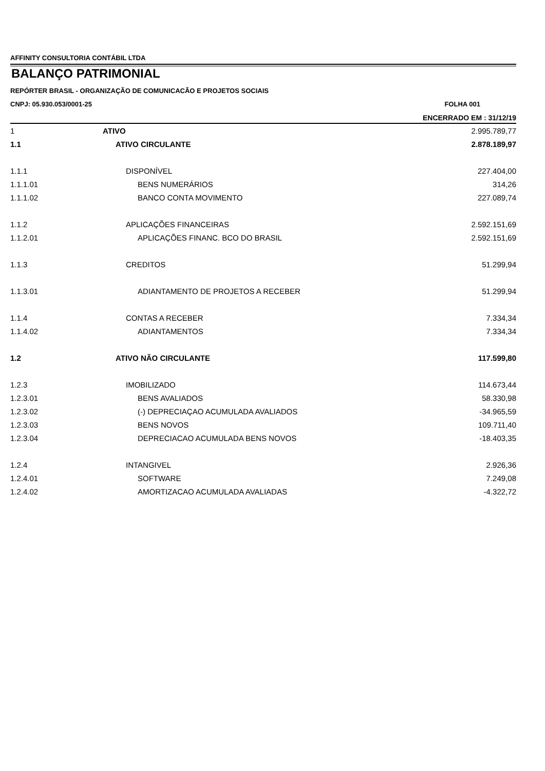AFFINITY CONSULTORIA CONTÁBIL LTDA
BALANÇO PATRIMONIAL
REPÓRTER BRASIL - ORGANIZAÇÃO DE COMUNICACÃO E PROJETOS SOCIAIS
CNPJ: 05.930.053/0001-25 FOLHA 001
ENCERRADO EM : 31/12/19
| 1 | ATIVO | 2.995.789,77 |
| 1.1 | ATIVO CIRCULANTE | 2.878.189,97 |
| 1.1.1 | DISPONÍVEL | 227.404,00 |
| 1.1.1.01 | BENS NUMERÁRIOS | 314,26 |
| 1.1.1.02 | BANCO CONTA MOVIMENTO | 227.089,74 |
| 1.1.2 | APLICAÇÕES FINANCEIRAS | 2.592.151,69 |
| 1.1.2.01 | APLICAÇÕES FINANC. BCO DO BRASIL | 2.592.151,69 |
| 1.1.3 | CREDITOS | 51.299,94 |
| 1.1.3.01 | ADIANTAMENTO DE PROJETOS A RECEBER | 51.299,94 |
| 1.1.4 | CONTAS A RECEBER | 7.334,34 |
| 1.1.4.02 | ADIANTAMENTOS | 7.334,34 |
| 1.2 | ATIVO NÃO CIRCULANTE | 117.599,80 |
| 1.2.3 | IMOBILIZADO | 114.673,44 |
| 1.2.3.01 | BENS AVALIADOS | 58.330,98 |
| 1.2.3.02 | (-) DEPRECIAÇAO ACUMULADA AVALIADOS | -34.965,59 |
| 1.2.3.03 | BENS NOVOS | 109.711,40 |
| 1.2.3.04 | DEPRECIACAO ACUMULADA BENS NOVOS | -18.403,35 |
| 1.2.4 | INTANGIVEL | 2.926,36 |
| 1.2.4.01 | SOFTWARE | 7.249,08 |
| 1.2.4.02 | AMORTIZACAO ACUMULADA AVALIADAS | -4.322,72 |